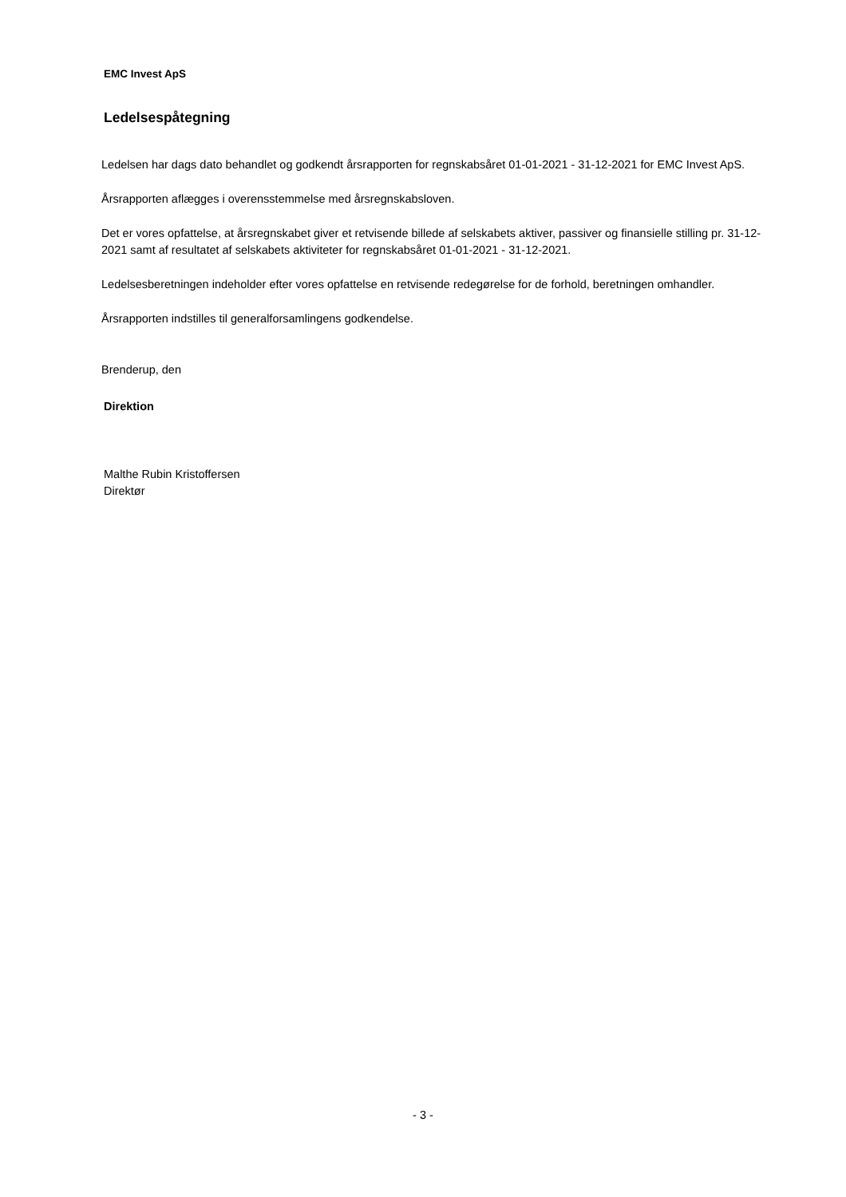EMC Invest ApS
Ledelsespåtegning
Ledelsen har dags dato behandlet og godkendt årsrapporten for regnskabsåret 01-01-2021 - 31-12-2021 for EMC Invest ApS.
Årsrapporten aflægges i overensstemmelse med årsregnskabsloven.
Det er vores opfattelse, at årsregnskabet giver et retvisende billede af selskabets aktiver, passiver og finansielle stilling pr. 31-12-2021 samt af resultatet af selskabets aktiviteter for regnskabsåret 01-01-2021 - 31-12-2021.
Ledelsesberetningen indeholder efter vores opfattelse en retvisende redegørelse for de forhold, beretningen omhandler.
Årsrapporten indstilles til generalforsamlingens godkendelse.
Brenderup, den
Direktion
Malthe Rubin Kristoffersen
Direktør
- 3 -